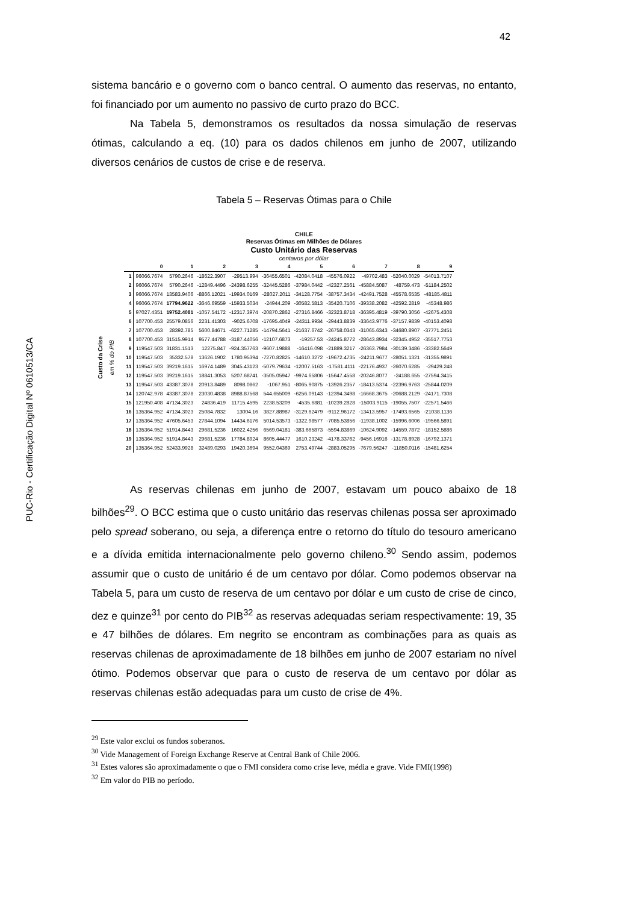42
PUC-Rio - Certificação Digital Nº 0610513/CA
sistema bancário e o governo com o banco central. O aumento das reservas, no entanto, foi financiado por um aumento no passivo de curto prazo do BCC.
Na Tabela 5, demonstramos os resultados da nossa simulação de reservas ótimas, calculando a eq. (10) para os dados chilenos em junho de 2007, utilizando diversos cenários de custos de crise e de reserva.
Tabela 5 – Reservas Ótimas para o Chile
CHILE
Reservas Ótimas em Milhões de Dólares
Custo Unitário das Reservas
centavos por dólar
Custo da Crise em % do PIB
| | 0 | 1 | 2 | 3 | 4 | 5 | 6 | 7 | 8 | 9 |
| --- | --- | --- | --- | --- | --- | --- | --- | --- | --- | --- |
| 1 | 96066.7674 | 5790.2646 | -18622.3907 | -29513.994 | -36455.6501 | -42084.0418 | -45576.0922 | -49702.483 | -52040.0029 | -54013.7107 |
| 2 | 96066.7674 | 5790.2646 | -12849.4496 | -24398.6255 | -32445.5286 | -37984.0442 | -42327.2561 | -45884.5087 | -48759.473 | -51184.2502 |
| 3 | 96066.7674 | 13583.9406 | -8866.12021 | -19934.0169 | -28027.2011 | -34128.7754 | -38757.3434 | -42491.7528 | -45578.6535 | -48185.4811 |
| 4 | 96066.7674 | 17794.9622 | -3646.69559 | -15933.5034 | -24944.209 | -30582.5813 | -35420.7106 | -39338.2082 | -42592.2819 | -45348.986 |
| 5 | 97027.4351 | 19752.4081 | -1057.54172 | -12317.3974 | -20870.2862 | -27316.8466 | -32323.8718 | -36395.4819 | -39790.3056 | -42675.4308 |
| 6 | 107700.453 | 25579.0856 | 2231.41303 | -9025.6708 | -17695.4049 | -24311.9934 | -29443.8839 | -33643.9776 | -37157.9839 | -40153.4098 |
| 7 | 107700.453 | 28392.785 | 5600.84671 | -6227.71285 | -14794.5641 | -21637.6742 | -26758.0343 | -31065.6343 | -34680.8907 | -37771.2451 |
| 8 | 107700.453 | 31515.9914 | 9577.44788 | -3187.44056 | -12107.6873 | -19257.53 | -24245.8772 | -28643.8934 | -32345.4952 | -35517.7753 |
| 9 | 119547.503 | 31831.1513 | 12275.847 | -924.357763 | -9607.19888 | -16416.098 | -21889.3217 | -26363.7984 | -30139.3486 | -33382.5649 |
| 10 | 119547.503 | 35332.578 | 13626.1902 | 1780.95394 | -7270.82825 | -14610.3272 | -19672.4735 | -24211.9677 | -28051.1321 | -31355.9891 |
| 11 | 119547.503 | 39219.1615 | 16974.1489 | 3045.43123 | -5079.79634 | -12007.5163 | -17581.4111 | -22176.4937 | -26070.6285 | -29429.248 |
| 12 | 119547.503 | 39219.1615 | 18841.3053 | 5207.68741 | -3505.05947 | -9974.65806 | -15647.4558 | -20246.8077 | -24188.655 | -27594.3415 |
| 13 | 119547.503 | 43387.3078 | 20913.8489 | 8098.0862 | -1067.951 | -8065.90875 | -13926.2357 | -18413.5374 | -22396.9763 | -25844.0209 |
| 14 | 120742.978 | 43387.3078 | 23030.4838 | 8988.87568 | 544.655009 | -6256.09143 | -12394.3498 | -16668.3675 | -20688.2129 | -24171.7308 |
| 15 | 121950.408 | 47134.3023 | 24836.419 | 11715.4595 | 2238.53209 | -4535.6881 | -10239.2828 | -15003.9115 | -19055.7507 | -22571.5466 |
| 16 | 135364.952 | 47134.3023 | 25084.7832 | 13004.16 | 3827.88987 | -3129.62479 | -9112.96172 | -13413.5957 | -17493.6565 | -21038.1136 |
| 17 | 135364.952 | 47605.6453 | 27844.1094 | 14434.6176 | 5014.53573 | -1322.98577 | -7085.53856 | -11938.1002 | -15996.6006 | -19566.5891 |
| 18 | 135364.952 | 51914.8443 | 29681.5236 | 16022.4256 | 6569.04181 | -383.665873 | -5594.83869 | -10624.9092 | -14559.7872 | -18152.5886 |
| 19 | 135364.952 | 51914.8443 | 29681.5236 | 17784.8924 | 8605.44477 | 1610.23242 | -4178.33762 | -9456.16916 | -13178.8928 | -16792.1371 |
| 20 | 135364.952 | 52433.9928 | 32489.0293 | 19420.3694 | 9552.04369 | 2753.49744 | -2883.05295 | -7679.56247 | -11850.0116 | -15481.6254 |
As reservas chilenas em junho de 2007, estavam um pouco abaixo de 18 bilhões<sup>29</sup>. O BCC estima que o custo unitário das reservas chilenas possa ser aproximado pelo spread soberano, ou seja, a diferença entre o retorno do título do tesouro americano e a dívida emitida internacionalmente pelo governo chileno.<sup>30</sup> Sendo assim, podemos assumir que o custo de unitário é de um centavo por dólar. Como podemos observar na Tabela 5, para um custo de reserva de um centavo por dólar e um custo de crise de cinco, dez e quinze<sup>31</sup> por cento do PIB<sup>32</sup> as reservas adequadas seriam respectivamente: 19, 35 e 47 bilhões de dólares. Em negrito se encontram as combinações para as quais as reservas chilenas de aproximadamente de 18 bilhões em junho de 2007 estariam no nível ótimo. Podemos observar que para o custo de reserva de um centavo por dólar as reservas chilenas estão adequadas para um custo de crise de 4%.
<sup>29</sup> Este valor exclui os fundos soberanos.
<sup>30</sup> Vide Management of Foreign Exchange Reserve at Central Bank of Chile 2006.
<sup>31</sup> Estes valores são aproximadamente o que o FMI considera como crise leve, média e grave. Vide FMI(1998)
<sup>32</sup> Em valor do PIB no período.